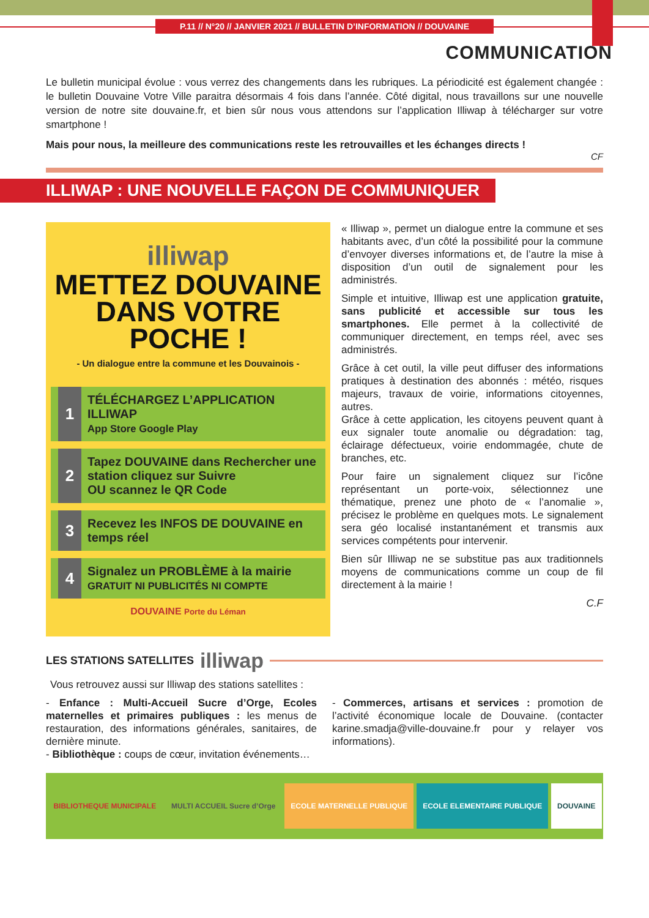P.11 // N°20 // JANVIER 2021 // BULLETIN D’INFORMATION // DOUVAINE
COMMUNICATION
Le bulletin municipal évolue : vous verrez des changements dans les rubriques. La périodicité est également changée : le bulletin Douvaine Votre Ville paraitra désormais 4 fois dans l’année. Côté digital, nous travaillons sur une nouvelle version de notre site douvaine.fr, et bien sûr nous vous attendons sur l’application Illiwap à télécharger sur votre smartphone !
Mais pour nous, la meilleure des communications reste les retrouvailles et les échanges directs !
CF
ILLIWAP : UNE NOUVELLE FAÇON DE COMMUNIQUER
illiwap
METTEZ DOUVAINE
DANS VOTRE POCHE !
- Un dialogue entre la commune et les Douvainois -
1
TÉLÉCHARGEZ L’APPLICATION ILLIWAP
App Store Google Play
2
Tapez DOUVAINE dans Rechercher une station cliquez sur Suivre
OU scannez le QR Code
3
Recevez les INFOS DE DOUVAINE en temps réel
4
Signalez un PROBLÈME à la mairie
GRATUIT NI PUBLICITÉS NI COMPTE
DOUVAINE Porte du Léman
« Illiwap », permet un dialogue entre la commune et ses habitants avec, d’un côté la possibilité pour la commune d’envoyer diverses informations et, de l’autre la mise à disposition d’un outil de signalement pour les administrés.
Simple et intuitive, Illiwap est une application gratuite, sans publicité et accessible sur tous les smartphones. Elle permet à la collectivité de communiquer directement, en temps réel, avec ses administrés.
Grâce à cet outil, la ville peut diffuser des informations pratiques à destination des abonnés : météo, risques majeurs, travaux de voirie, informations citoyennes, autres.
Grâce à cette application, les citoyens peuvent quant à eux signaler toute anomalie ou dégradation: tag, éclairage défectueux, voirie endommagée, chute de branches, etc.
Pour faire un signalement cliquez sur l’icône représentant un porte-voix, sélectionnez une thématique, prenez une photo de « l’anomalie », précisez le problème en quelques mots. Le signalement sera géo localisé instantanément et transmis aux services compétents pour intervenir.
Bien sûr Illiwap ne se substitue pas aux traditionnels moyens de communications comme un coup de fil directement à la mairie !
C.F
LES STATIONS SATELLITES illiwap
Vous retrouvez aussi sur Illiwap des stations satellites :
- Enfance : Multi-Accueil Sucre d’Orge, Ecoles maternelles et primaires publiques : les menus de restauration, des informations générales, sanitaires, de dernière minute.
- Bibliothèque : coups de cœur, invitation événements…
- Commerces, artisans et services : promotion de l’activité économique locale de Douvaine. (contacter karine.smadja@ville-douvaine.fr pour y relayer vos informations).
BIBLIOTHEQUE MUNICIPALE MULTI ACCUEIL Sucre d’Orge ECOLE MATERNELLE PUBLIQUE ECOLE ELEMENTAIRE PUBLIQUE DOUVAINE